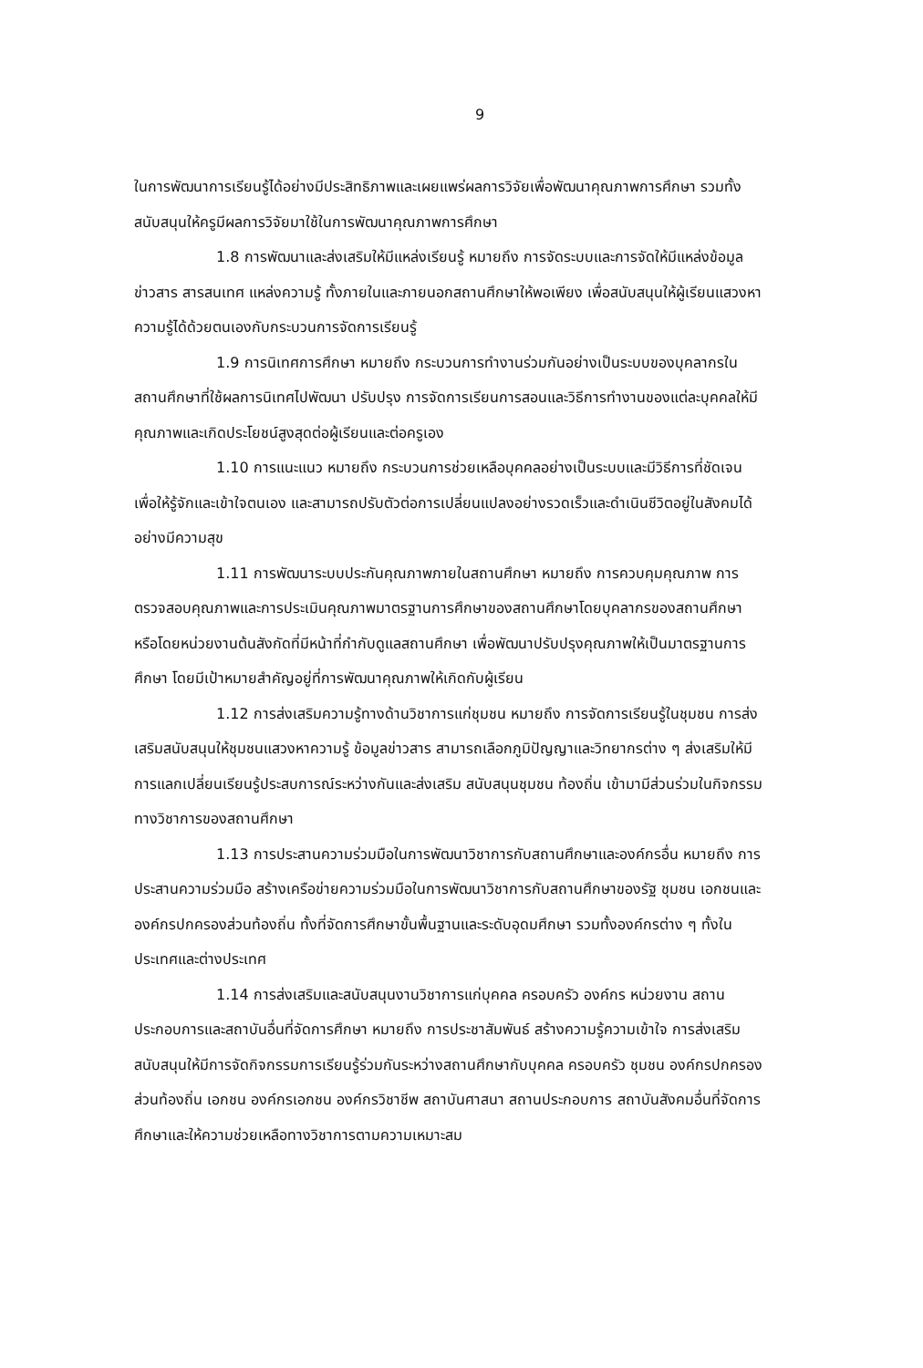9
ในการพัฒนาการเรียนรู้ได้อย่างมีประสิทธิภาพและเผยแพร่ผลการวิจัยเพื่อพัฒนาคุณภาพการศึกษา รวมทั้งสนับสนุนให้ครูมีผลการวิจัยมาใช้ในการพัฒนาคุณภาพการศึกษา
1.8 การพัฒนาและส่งเสริมให้มีแหล่งเรียนรู้ หมายถึง การจัดระบบและการจัดให้มีแหล่งข้อมูลข่าวสาร สารสนเทศ แหล่งความรู้ ทั้งภายในและภายนอกสถานศึกษาให้พอเพียง เพื่อสนับสนุนให้ผู้เรียนแสวงหาความรู้ได้ด้วยตนเองกับกระบวนการจัดการเรียนรู้
1.9 การนิเทศการศึกษา หมายถึง กระบวนการทำงานร่วมกันอย่างเป็นระบบของบุคลากรในสถานศึกษาที่ใช้ผลการนิเทศไปพัฒนา ปรับปรุง การจัดการเรียนการสอนและวิธีการทำงานของแต่ละบุคคลให้มีคุณภาพและเกิดประโยชน์สูงสุดต่อผู้เรียนและต่อครูเอง
1.10 การแนะแนว หมายถึง กระบวนการช่วยเหลือบุคคลอย่างเป็นระบบและมีวิธีการที่ชัดเจน เพื่อให้รู้จักและเข้าใจตนเอง และสามารถปรับตัวต่อการเปลี่ยนแปลงอย่างรวดเร็วและดำเนินชีวิตอยู่ในสังคมได้อย่างมีความสุข
1.11 การพัฒนาระบบประกันคุณภาพภายในสถานศึกษา หมายถึง การควบคุมคุณภาพ การตรวจสอบคุณภาพและการประเมินคุณภาพมาตรฐานการศึกษาของสถานศึกษาโดยบุคลากรของสถานศึกษา หรือโดยหน่วยงานต้นสังกัดที่มีหน้าที่กำกับดูแลสถานศึกษา เพื่อพัฒนาปรับปรุงคุณภาพให้เป็นมาตรฐานการศึกษา โดยมีเป้าหมายสำคัญอยู่ที่การพัฒนาคุณภาพให้เกิดกับผู้เรียน
1.12 การส่งเสริมความรู้ทางด้านวิชาการแก่ชุมชน หมายถึง การจัดการเรียนรู้ในชุมชน การส่งเสริมสนับสนุนให้ชุมชนแสวงหาความรู้ ข้อมูลข่าวสาร สามารถเลือกภูมิปัญญาและวิทยากรต่าง ๆ ส่งเสริมให้มีการแลกเปลี่ยนเรียนรู้ประสบการณ์ระหว่างกันและส่งเสริม สนับสนุนชุมชน ท้องถิ่น เข้ามามีส่วนร่วมในกิจกรรมทางวิชาการของสถานศึกษา
1.13 การประสานความร่วมมือในการพัฒนาวิชาการกับสถานศึกษาและองค์กรอื่น หมายถึง การประสานความร่วมมือ สร้างเครือข่ายความร่วมมือในการพัฒนาวิชาการกับสถานศึกษาของรัฐ ชุมชน เอกชนและองค์กรปกครองส่วนท้องถิ่น ทั้งที่จัดการศึกษาขั้นพื้นฐานและระดับอุดมศึกษา รวมทั้งองค์กรต่าง ๆ ทั้งในประเทศและต่างประเทศ
1.14 การส่งเสริมและสนับสนุนงานวิชาการแก่บุคคล ครอบครัว องค์กร หน่วยงาน สถานประกอบการและสถาบันอื่นที่จัดการศึกษา หมายถึง การประชาสัมพันธ์ สร้างความรู้ความเข้าใจ การส่งเสริมสนับสนุนให้มีการจัดกิจกรรมการเรียนรู้ร่วมกันระหว่างสถานศึกษากับบุคคล ครอบครัว ชุมชน องค์กรปกครองส่วนท้องถิ่น เอกชน องค์กรเอกชน องค์กรวิชาชีพ สถาบันศาสนา สถานประกอบการ สถาบันสังคมอื่นที่จัดการศึกษาและให้ความช่วยเหลือทางวิชาการตามความเหมาะสม